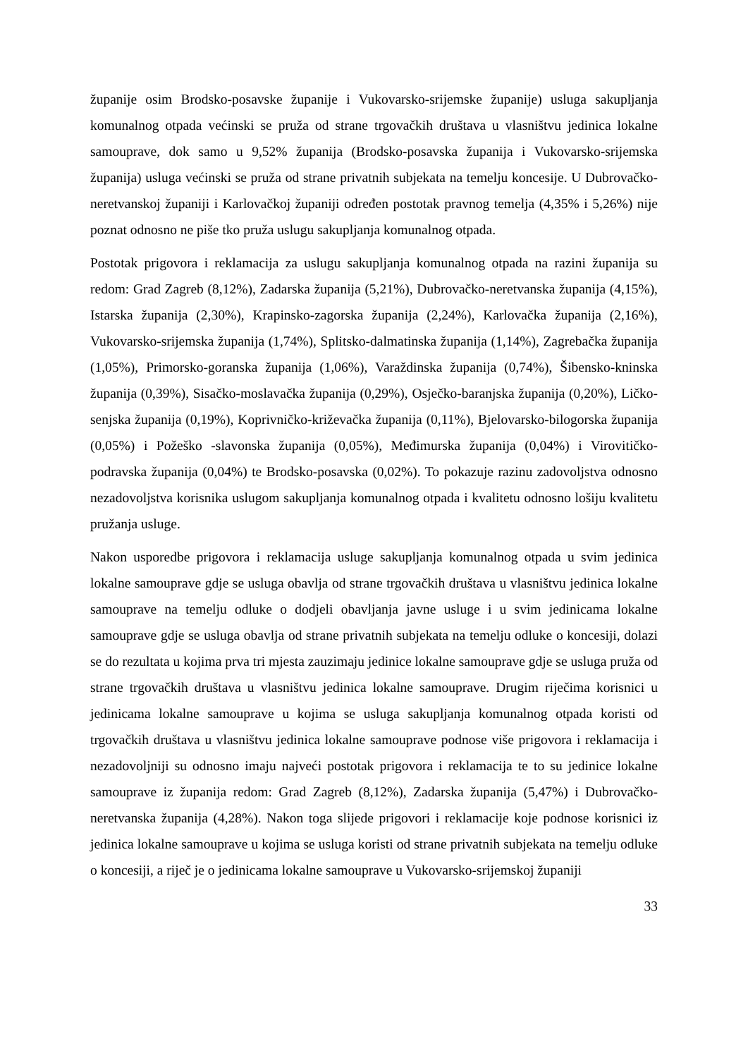županije osim Brodsko-posavske županije i Vukovarsko-srijemske županije) usluga sakupljanja komunalnog otpada većinski se pruža od strane trgovačkih društava u vlasništvu jedinica lokalne samouprave, dok samo u 9,52% županija (Brodsko-posavska županija i Vukovarsko-srijemska županija) usluga većinski se pruža od strane privatnih subjekata na temelju koncesije. U Dubrovačko-neretvanskoj županiji i Karlovačkoj županiji određen postotak pravnog temelja (4,35% i 5,26%) nije poznat odnosno ne piše tko pruža uslugu sakupljanja komunalnog otpada.
Postotak prigovora i reklamacija za uslugu sakupljanja komunalnog otpada na razini županija su redom: Grad Zagreb (8,12%), Zadarska županija (5,21%), Dubrovačko-neretvanska županija (4,15%), Istarska županija (2,30%), Krapinsko-zagorska županija (2,24%), Karlovačka županija (2,16%), Vukovarsko-srijemska županija (1,74%), Splitsko-dalmatinska županija (1,14%), Zagrebačka županija (1,05%), Primorsko-goranska županija (1,06%), Varaždinska županija (0,74%), Šibensko-kninska županija (0,39%), Sisačko-moslavačka županija (0,29%), Osječko-baranjska županija (0,20%), Ličko-senjska županija (0,19%), Koprivničko-križevačka županija (0,11%), Bjelovarsko-bilogorska županija (0,05%) i Požeško -slavonska županija (0,05%), Međimurska županija (0,04%) i Virovitičko-podravska županija (0,04%) te Brodsko-posavska (0,02%). To pokazuje razinu zadovoljstva odnosno nezadovoljstva korisnika uslugom sakupljanja komunalnog otpada i kvalitetu odnosno lošiju kvalitetu pružanja usluge.
Nakon usporedbe prigovora i reklamacija usluge sakupljanja komunalnog otpada u svim jedinica lokalne samouprave gdje se usluga obavlja od strane trgovačkih društava u vlasništvu jedinica lokalne samouprave na temelju odluke o dodjeli obavljanja javne usluge i u svim jedinicama lokalne samouprave gdje se usluga obavlja od strane privatnih subjekata na temelju odluke o koncesiji, dolazi se do rezultata u kojima prva tri mjesta zauzimaju jedinice lokalne samouprave gdje se usluga pruža od strane trgovačkih društava u vlasništvu jedinica lokalne samouprave. Drugim riječima korisnici u jedinicama lokalne samouprave u kojima se usluga sakupljanja komunalnog otpada koristi od trgovačkih društava u vlasništvu jedinica lokalne samouprave podnose više prigovora i reklamacija i nezadovoljniji su odnosno imaju najveći postotak prigovora i reklamacija te to su jedinice lokalne samouprave iz županija redom: Grad Zagreb (8,12%), Zadarska županija (5,47%) i Dubrovačko-neretvanska županija (4,28%). Nakon toga slijede prigovori i reklamacije koje podnose korisnici iz jedinica lokalne samouprave u kojima se usluga koristi od strane privatnih subjekata na temelju odluke o koncesiji, a riječ je o jedinicama lokalne samouprave u Vukovarsko-srijemskoj županiji
33